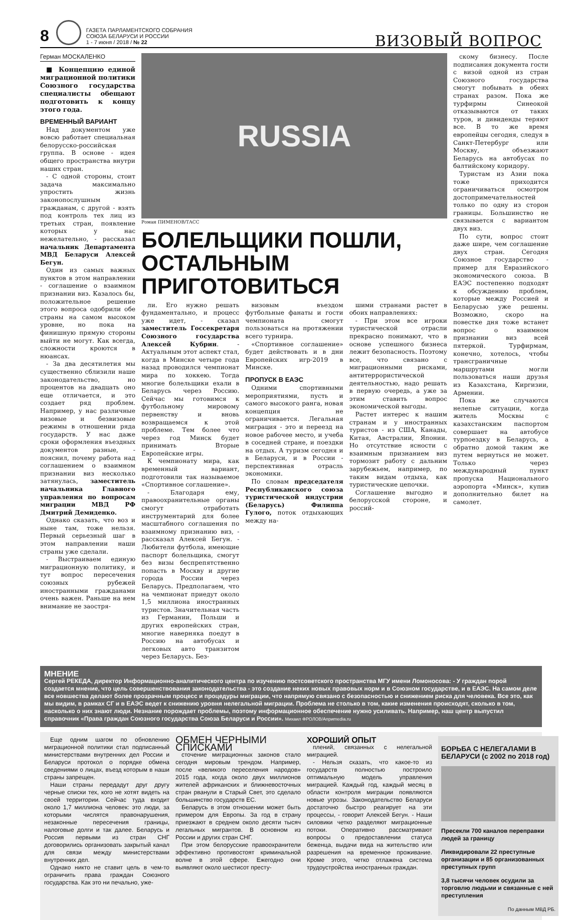8
ГАЗЕТА ПАРЛАМЕНТСКОГО СОБРАНИЯ
СОЮЗА БЕЛАРУСИ И РОССИИ
1 - 7 июня / 2018 / № 22
ВИЗОВЫЙ ВОПРОС
Герман МОСКАЛЕНКО
■ Концепцию единой миграционной политики Союзного государства специалисты обещают подготовить к концу этого года.
ВРЕМЕННЫЙ ВАРИАНТ
Над документом уже вовсю работает специальная белорусско-российская группа. В основе - идея общего пространства внутри наших стран.
- С одной стороны, стоит задача максимально упростить жизнь законопослушным гражданам, с другой - взять под контроль тех лиц из третьих стран, появление которых у нас нежелательно, - рассказал начальник Департамента МВД Беларуси Алексей Бегун.
Один из самых важных пунктов в этом направлении - соглашение о взаимном признании виз. Казалось бы, положительное решение этого вопроса одобрили обе страны на самом высоком уровне, но пока на финишную прямую стороны выйти не могут. Как всегда, сложности кроются в нюансах.
- За два десятилетия мы существенно сблизили наше законодательство, но процентов на двадцать оно еще отличается, и это создает ряд проблем. Например, у нас различные визовые и безвизовые режимы в отношении ряда государств. У нас даже сроки оформления въездных документов разные, - пояснил, почему работа над соглашением о взаимном признании виз несколько затянулась, заместитель начальника Главного управления по вопросам миграции МВД РФ Дмитрий Демиденко.
Однако сказать, что воз и ныне там, тоже нельзя. Первый серьезный шаг в этом направлении наши страны уже сделали.
- Выстраиваем единую миграционную политику, и тут вопрос пересечения союзных рубежей иностранными гражданами очень важен. Раньше на нем внимание не заостря-
RUSSIA
Роман ПИМЕНОВ/ТАСС
БОЛЕЛЬЩИКИ ПОШЛИ, ОСТАЛЬНЫМ ПРИГОТОВИТЬСЯ
ли. Его нужно решать фундаментально, и процесс уже идет, - сказал заместитель Госсекретаря Союзного государства Алексей Кубрин. - Актуальным этот аспект стал, когда в Минске четыре года назад проводился чемпионат мира по хоккею. Тогда многие болельщики ехали в Беларусь через Россию. Сейчас мы готовимся к футбольному мировому первенству и вновь возвращаемся к этой проблеме. Тем более что через год Минск будет принимать Вторые Европейские игры.
К чемпионату мира, как временный вариант, подготовили так называемое «Спортивное соглашение».
- Благодаря ему, правоохранительные органы смогут отработать инструментарий для более масштабного соглашения по взаимному признанию виз, - рассказал Алексей Бегун. - Любители футбола, имеющие паспорт болельщика, смогут без визы беспрепятственно попасть в Москву и другие города России через Беларусь. Предполагаем, что на чемпионат приедут около 1,5 миллиона иностранных туристов. Значительная часть из Германии, Польши и других европейских стран, многие наверняка поедут в Россию на автобусах и легковых авто транзитом через Беларусь. Без-
визовым въездом футбольные фанаты и гости чемпионата смогут пользоваться на протяжении всего турнира.
«Спортивное соглашение» будет действовать и в дни Европейских игр-2019 в Минске.
ПРОПУСК В ЕАЭС
Одними спортивными мероприятиями, пусть и самого высокого ранга, новая концепция не ограничивается. Легальная миграция - это и переезд на новое рабочее место, и учеба в соседней стране, и поездки на отдых. А туризм сегодня и в Беларуси, и в России - перспективная отрасль экономики.
По словам председателя Республиканского союза туристической индустрии (Беларусь) Филиппа Гулого, поток отдыхающих между на-
шими странами растет в обоих направлениях:
- При этом все игроки туристической отрасли прекрасно понимают, что в основе успешного бизнеса лежит безопасность. Поэтому все, что связано с миграционными рисками, антитеррористической деятельностью, надо решать в первую очередь, а уже за этим ставить вопрос экономической выгоды.
Растет интерес к нашим странам и у иностранных туристов - из США, Канады, Китая, Австралии, Японии. Но отсутствие ясности с взаимным признанием виз тормозит работу с дальним зарубежьем, например, по таким видам отдыха, как туристические цепочки.
Соглашение выгодно и белорусской стороне, и россий-
скому бизнесу. После подписания документа гости с визой одной из стран Союзного государства смогут побывать в обеих странах разом. Пока же турфирмы Синеокой отказываются от таких туров, и дивиденды теряют все. В то же время европейцы сегодня, следуя в Санкт-Петербург или Москву, объезжают Беларусь на автобусах по балтийскому коридору.
Туристам из Азии пока тоже приходится ограничиваться осмотром достопримечательностей только по одну из сторон границы. Большинство не связывается с вариантом двух виз.
По сути, вопрос стоит даже шире, чем соглашение двух стран. Сегодня Союзное государство - пример для Евразийского экономического союза. В ЕАЭС постепенно подходят к обсуждению проблем, которые между Россией и Беларусью уже решены. Возможно, скоро на повестке дня тоже встанет вопрос о взаимном признании виз всей пятеркой. Турфирмам, конечно, хотелось, чтобы трансграничные маршрутами могли пользоваться наши друзья из Казахстана, Киргизии, Армении.
Пока же случаются нелепые ситуации, когда житель Москвы с казахстанским паспортом совершает на автобусе турпоездку в Беларусь, а обратно домой таким же путем вернуться не может. Только через международный пункт пропуска Национального аэропорта «Минск», купив дополнительно билет на самолет.
МНЕНИЕ
Сергей РЕКЕДА, директор Информационно-аналитического центра по изучению постсоветского пространства МГУ имени Ломоносова: - У граждан порой создается мнение, что цель совершенствования законодательства - это создание неких новых правовых норм и в Союзном государстве, и в ЕАЭС. На самом деле все новшества делают более прозрачным процесс и процедуры миграции, что напрямую связано с безопасностью и снижением риска для человека. Все это, как мы видим, в рамках СГ и в ЕАЭС ведет к снижению уровня нелегальной миграции. Проблема не столько в том, какие изменения происходят, сколько в том, насколько о них знают люди. Незнание порождает проблемы, поэтому информационное обеспечение нужно усиливать. Например, наш центр выпустил справочник «Права граждан Союзного государства Союза Беларуси и России». Михаил ФРОЛОВ/Aприmedia.ru
Еще одним шагом по обновлению миграционной политики стал подписанный министерствами внутренних дел России и Беларуси протокол о порядке обмена сведениями о лицах, въезд которым в наши страны запрещен.
Наши страны передадут друг другу черные списки тех, кого не хотят видеть на своей территории. Сейчас туда входит около 1,7 миллиона человек: это люди, за которыми числятся правонарушения, незаконные пересечения границы, налоговые долги и так далее. Беларусь и Россия первыми из стран СНГ договорились организовать закрытый канал для связи между министерствами внутренних дел.
Однако никто не ставит цель в чем-то ограничить права граждан Союзного государства. Как это ни печально, уже-
ОБМЕН ЧЕРНЫМИ СПИСКАМИ
сточение миграционных законов стало сегодня мировым трендом. Например, после «великого переселения народов» 2015 года, когда около двух миллионов жителей африканских и ближневосточных стран рванули в Старый Свет, это сделало большинство государств ЕС.
Беларусь в этом отношении может быть примером для Европы. За год в страну приезжают в среднем около десяти тысяч легальных мигрантов. В основном из России и других стран СНГ.
При этом белорусские правоохранители эффективно противостоят криминальной волне в этой сфере. Ежегодно они выявляют около шестисот престу-
ХОРОШИЙ ОПЫТ
плений, связанных с нелегальной миграцией.
- Нельзя сказать, что какое-то из государств полностью построило оптимальную модель управления миграцией. Каждый год, каждый месяц в области контроля миграции появляются новые угрозы. Законодательство Беларуси достаточно быстро реагирует на эти процессы, - говорит Алексей Бегун. - Наши силовики четко разделяют миграционные потоки. Оперативно рассматривают вопросы о предоставлении статуса беженца, выдачи вида на жительство или разрешения на временное проживание. Кроме этого, четко отлажена система трудоустройства иностранных граждан.
БОРЬБА С НЕЛЕГАЛАМИ В БЕЛАРУСИ (с 2002 по 2018 год)
Пресекли 700 каналов переправки людей за границу
Ликвидировали 22 преступные организации и 85 организованных преступных групп
3,8 тысячи человек осудили за торговлю людьми и связанные с ней преступления
По данным МВД РБ.